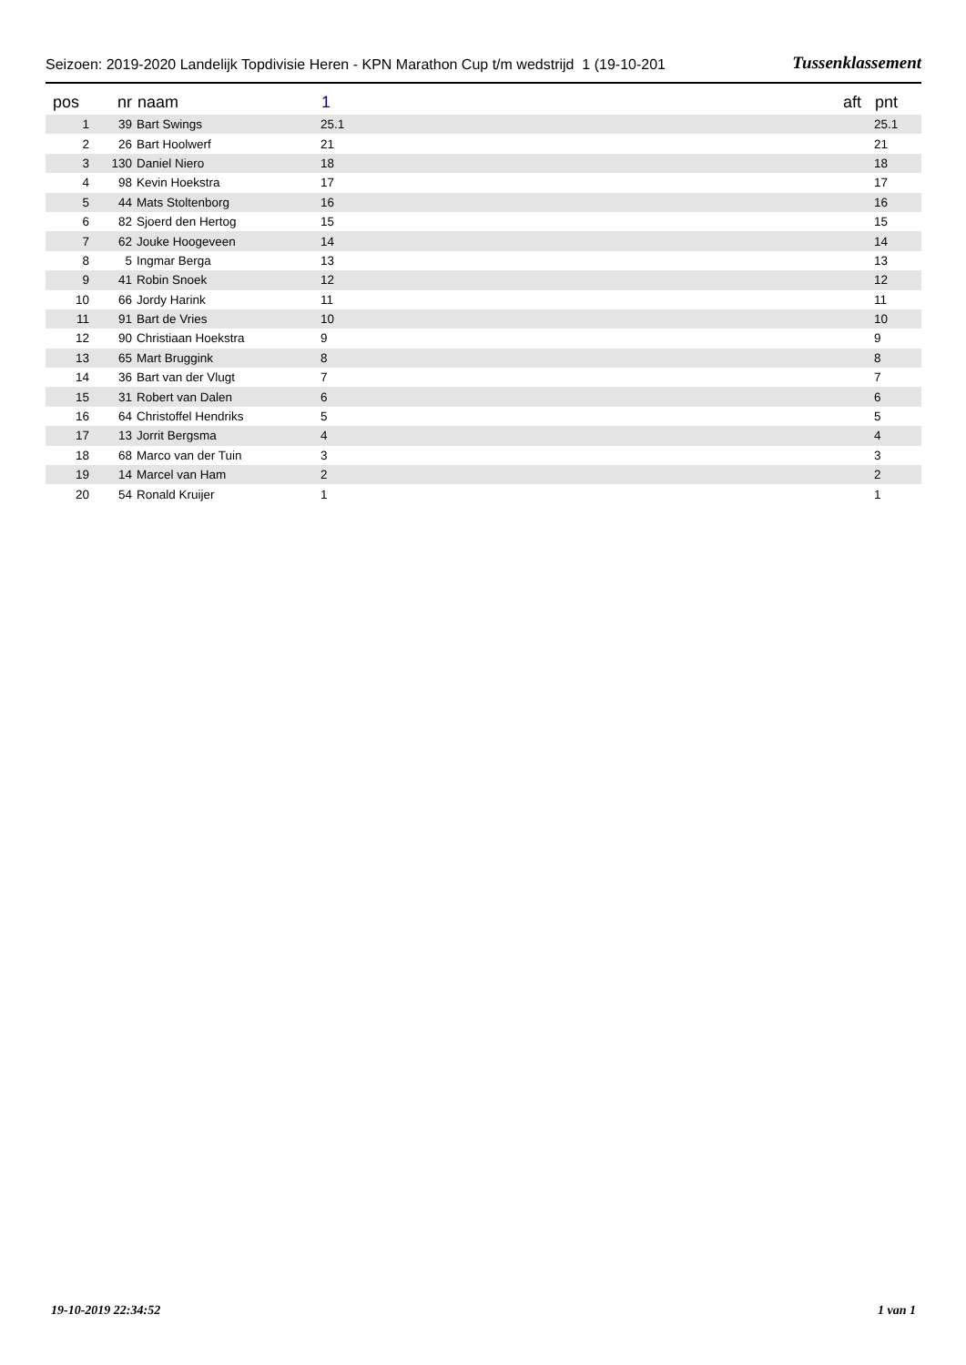Seizoen: 2019-2020 Landelijk Topdivisie Heren - KPN Marathon Cup t/m wedstrijd 1 (19-10-201 Tussenklassement
| pos | nr | naam | 1 | aft | pnt |
| --- | --- | --- | --- | --- | --- |
| 1 | 39 | Bart Swings | 25.1 | | 25.1 |
| 2 | 26 | Bart Hoolwerf | 21 | | 21 |
| 3 | 130 | Daniel Niero | 18 | | 18 |
| 4 | 98 | Kevin Hoekstra | 17 | | 17 |
| 5 | 44 | Mats Stoltenborg | 16 | | 16 |
| 6 | 82 | Sjoerd den Hertog | 15 | | 15 |
| 7 | 62 | Jouke Hoogeveen | 14 | | 14 |
| 8 | 5 | Ingmar Berga | 13 | | 13 |
| 9 | 41 | Robin Snoek | 12 | | 12 |
| 10 | 66 | Jordy Harink | 11 | | 11 |
| 11 | 91 | Bart de Vries | 10 | | 10 |
| 12 | 90 | Christiaan Hoekstra | 9 | | 9 |
| 13 | 65 | Mart Bruggink | 8 | | 8 |
| 14 | 36 | Bart van der Vlugt | 7 | | 7 |
| 15 | 31 | Robert van Dalen | 6 | | 6 |
| 16 | 64 | Christoffel Hendriks | 5 | | 5 |
| 17 | 13 | Jorrit Bergsma | 4 | | 4 |
| 18 | 68 | Marco van der Tuin | 3 | | 3 |
| 19 | 14 | Marcel van Ham | 2 | | 2 |
| 20 | 54 | Ronald Kruijer | 1 | | 1 |
19-10-2019 22:34:52 1 van 1